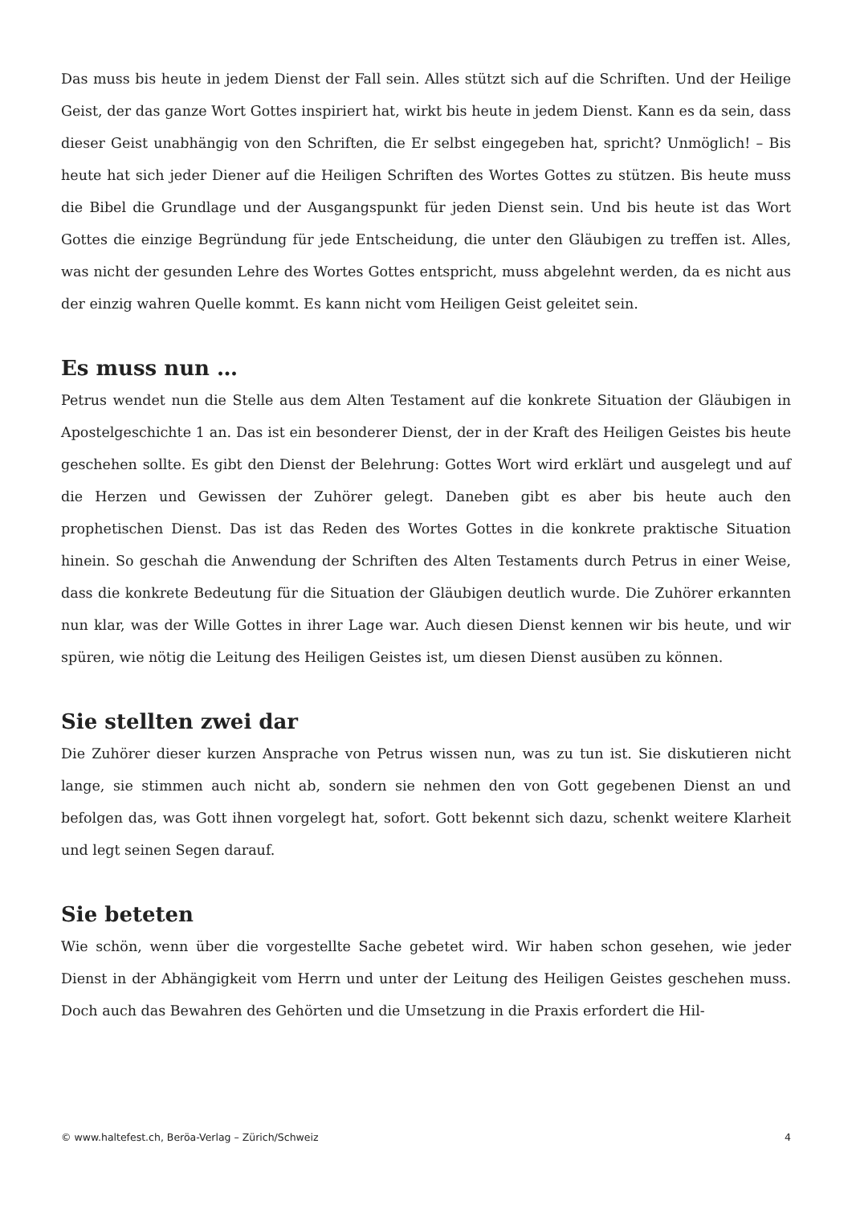Das muss bis heute in jedem Dienst der Fall sein. Alles stützt sich auf die Schriften. Und der Heilige Geist, der das ganze Wort Gottes inspiriert hat, wirkt bis heute in jedem Dienst. Kann es da sein, dass dieser Geist unabhängig von den Schriften, die Er selbst eingegeben hat, spricht? Unmöglich! – Bis heute hat sich jeder Diener auf die Heiligen Schriften des Wortes Gottes zu stützen. Bis heute muss die Bibel die Grundlage und der Ausgangspunkt für jeden Dienst sein. Und bis heute ist das Wort Gottes die einzige Begründung für jede Entscheidung, die unter den Gläubigen zu treffen ist. Alles, was nicht der gesunden Lehre des Wortes Gottes entspricht, muss abgelehnt werden, da es nicht aus der einzig wahren Quelle kommt. Es kann nicht vom Heiligen Geist geleitet sein.
Es muss nun …
Petrus wendet nun die Stelle aus dem Alten Testament auf die konkrete Situation der Gläubigen in Apostelgeschichte 1 an. Das ist ein besonderer Dienst, der in der Kraft des Heiligen Geistes bis heute geschehen sollte. Es gibt den Dienst der Belehrung: Gottes Wort wird erklärt und ausgelegt und auf die Herzen und Gewissen der Zuhörer gelegt. Daneben gibt es aber bis heute auch den prophetischen Dienst. Das ist das Reden des Wortes Gottes in die konkrete praktische Situation hinein. So geschah die Anwendung der Schriften des Alten Testaments durch Petrus in einer Weise, dass die konkrete Bedeutung für die Situation der Gläubigen deutlich wurde. Die Zuhörer erkannten nun klar, was der Wille Gottes in ihrer Lage war. Auch diesen Dienst kennen wir bis heute, und wir spüren, wie nötig die Leitung des Heiligen Geistes ist, um diesen Dienst ausüben zu können.
Sie stellten zwei dar
Die Zuhörer dieser kurzen Ansprache von Petrus wissen nun, was zu tun ist. Sie diskutieren nicht lange, sie stimmen auch nicht ab, sondern sie nehmen den von Gott gegebenen Dienst an und befolgen das, was Gott ihnen vorgelegt hat, sofort. Gott bekennt sich dazu, schenkt weitere Klarheit und legt seinen Segen darauf.
Sie beteten
Wie schön, wenn über die vorgestellte Sache gebetet wird. Wir haben schon gesehen, wie jeder Dienst in der Abhängigkeit vom Herrn und unter der Leitung des Heiligen Geistes geschehen muss. Doch auch das Bewahren des Gehörten und die Umsetzung in die Praxis erfordert die Hil-
© www.haltefest.ch, Beröa-Verlag – Zürich/Schweiz 4